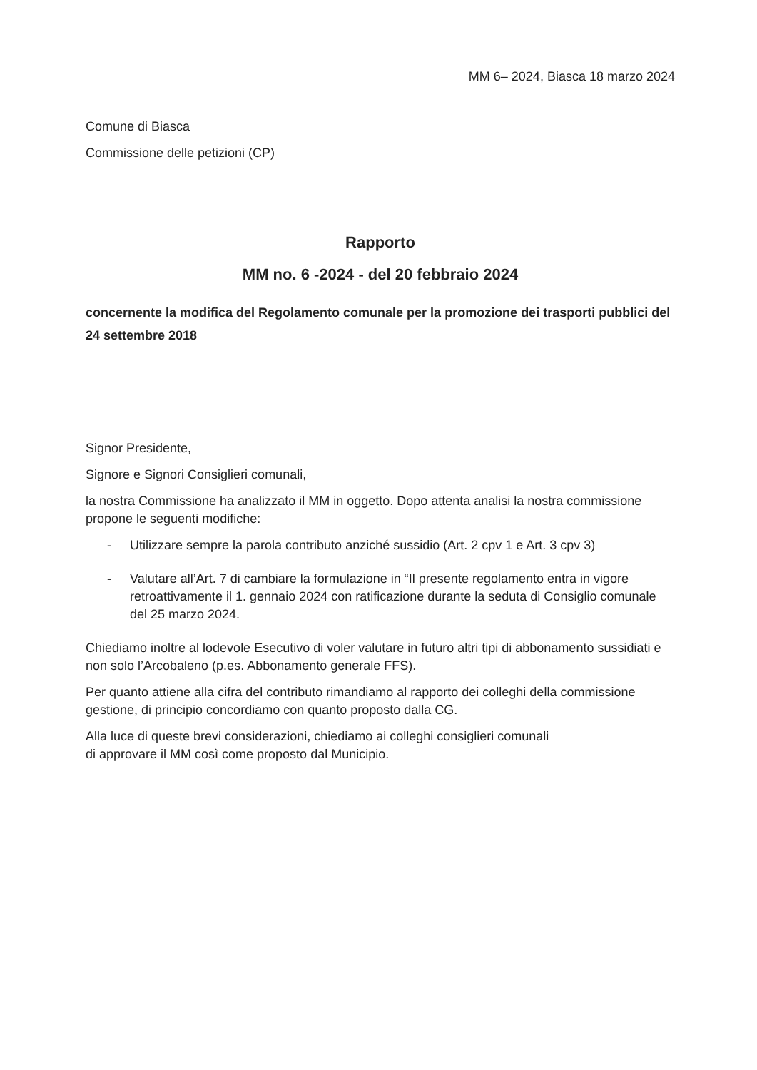MM 6– 2024, Biasca 18 marzo 2024
Comune di Biasca
Commissione delle petizioni (CP)
Rapporto
MM no. 6 -2024 - del 20 febbraio 2024
concernente la modifica del Regolamento comunale per la promozione dei trasporti pubblici del 24 settembre 2018
Signor Presidente,
Signore e Signori Consiglieri comunali,
la nostra Commissione ha analizzato il MM in oggetto. Dopo attenta analisi la nostra commissione propone le seguenti modifiche:
- Utilizzare sempre la parola contributo anziché sussidio (Art. 2 cpv 1 e Art. 3 cpv 3)
- Valutare all’Art. 7 di cambiare la formulazione in “Il presente regolamento entra in vigore retroattivamente il 1. gennaio 2024 con ratificazione durante la seduta di Consiglio comunale del 25 marzo 2024.
Chiediamo inoltre al lodevole Esecutivo di voler valutare in futuro altri tipi di abbonamento sussidiati e non solo l’Arcobaleno (p.es. Abbonamento generale FFS).
Per quanto attiene alla cifra del contributo rimandiamo al rapporto dei colleghi della commissione gestione, di principio concordiamo con quanto proposto dalla CG.
Alla luce di queste brevi considerazioni, chiediamo ai colleghi consiglieri comunali
di approvare il MM così come proposto dal Municipio.